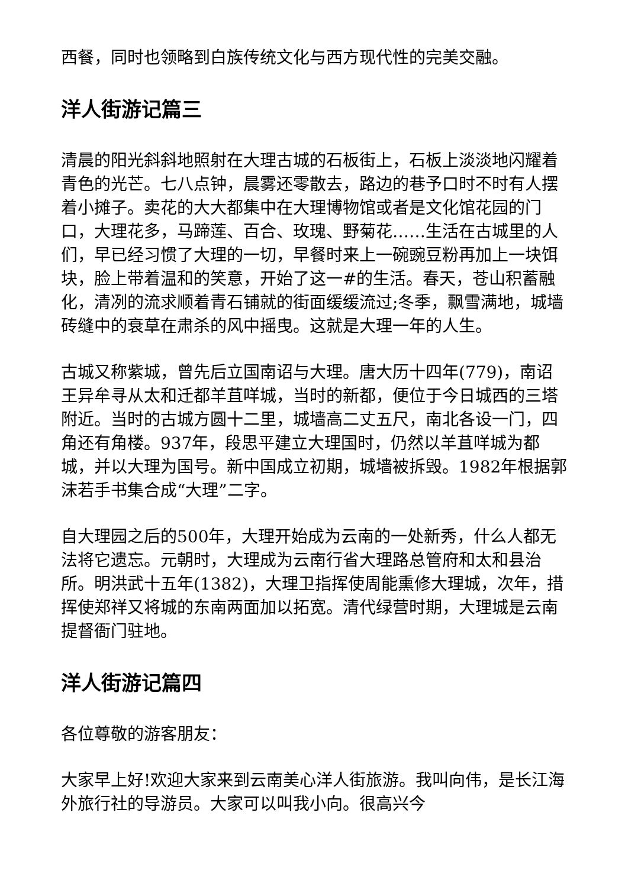西餐，同时也领略到白族传统文化与西方现代性的完美交融。
洋人街游记篇三
清晨的阳光斜斜地照射在大理古城的石板街上，石板上淡淡地闪耀着青色的光芒。七八点钟，晨雾还零散去，路边的巷予口时不时有人摆着小摊子。卖花的大大都集中在大理博物馆或者是文化馆花园的门口，大理花多，马蹄莲、百合、玫瑰、野菊花……生活在古城里的人们，早已经习惯了大理的一切，早餐时来上一碗豌豆粉再加上一块饵块，脸上带着温和的笑意，开始了这一#的生活。春天，苍山积蓄融化，清冽的流求顺着青石铺就的街面缓缓流过;冬季，飘雪满地，城墙砖缝中的衰草在肃杀的风中摇曳。这就是大理一年的人生。
古城又称紫城，曾先后立国南诏与大理。唐大历十四年(779)，南诏王异牟寻从太和迁都羊苴咩城，当时的新都，便位于今日城西的三塔附近。当时的古城方圆十二里，城墙高二丈五尺，南北各设一门，四角还有角楼。937年，段思平建立大理国时，仍然以羊苴咩城为都城，并以大理为国号。新中国成立初期，城墙被拆毁。1982年根据郭沫若手书集合成“大理”二字。
自大理园之后的500年，大理开始成为云南的一处新秀，什么人都无法将它遗忘。元朝时，大理成为云南行省大理路总管府和太和县治所。明洪武十五年(1382)，大理卫指挥使周能熏修大理城，次年，措挥使郑祥又将城的东南两面加以拓宽。清代绿营时期，大理城是云南提督衙门驻地。
洋人街游记篇四
各位尊敬的游客朋友：
大家早上好!欢迎大家来到云南美心洋人街旅游。我叫向伟，是长江海外旅行社的导游员。大家可以叫我小向。很高兴今